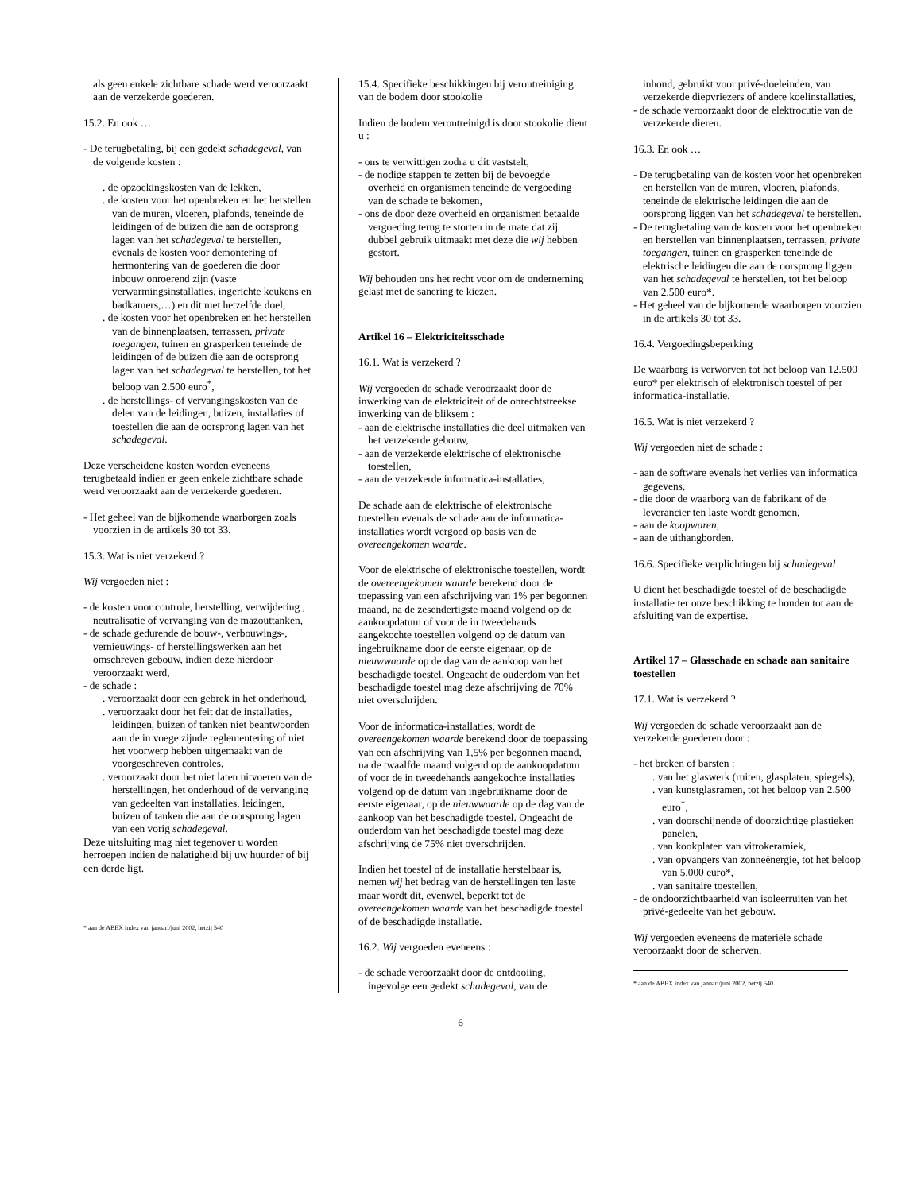als geen enkele zichtbare schade werd veroorzaakt aan de verzekerde goederen.
15.2. En ook …
- De terugbetaling, bij een gedekt schadegeval, van de volgende kosten :
. de opzoekingskosten van de lekken,
. de kosten voor het openbreken en het herstellen van de muren, vloeren, plafonds, teneinde de leidingen of de buizen die aan de oorsprong lagen van het schadegeval te herstellen, evenals de kosten voor demontering of hermontering van de goederen die door inbouw onroerend zijn (vaste verwarmingsinstallaties, ingerichte keukens en badkamers,…) en dit met hetzelfde doel,
. de kosten voor het openbreken en het herstellen van de binnenplaatsen, terrassen, private toegangen, tuinen en grasperken teneinde de leidingen of de buizen die aan de oorsprong lagen van het schadegeval te herstellen, tot het beloop van 2.500 euro<sup>*</sup>,
. de herstellings- of vervangingskosten van de delen van de leidingen, buizen, installaties of toestellen die aan de oorsprong lagen van het schadegeval.
Deze verscheidene kosten worden eveneens terugbetaald indien er geen enkele zichtbare schade werd veroorzaakt aan de verzekerde goederen.
- Het geheel van de bijkomende waarborgen zoals voorzien in de artikels 30 tot 33.
15.3. Wat is niet verzekerd ?
Wij vergoeden niet :
- de kosten voor controle, herstelling, verwijdering , neutralisatie of vervanging van de mazouttanken,
- de schade gedurende de bouw-, verbouwings-, vernieuwings- of herstellingswerken aan het omschreven gebouw, indien deze hierdoor veroorzaakt werd,
- de schade :
. veroorzaakt door een gebrek in het onderhoud,
. veroorzaakt door het feit dat de installaties, leidingen, buizen of tanken niet beantwoorden aan de in voege zijnde reglementering of niet het voorwerp hebben uitgemaakt van de voorgeschreven controles,
. veroorzaakt door het niet laten uitvoeren van de herstellingen, het onderhoud of de vervanging van gedeelten van installaties, leidingen, buizen of tanken die aan de oorsprong lagen van een vorig schadegeval.
Deze uitsluiting mag niet tegenover u worden herroepen indien de nalatigheid bij uw huurder of bij een derde ligt.
* aan de ABEX index van januari/juni 2002, hetzij 540
15.4. Specifieke beschikkingen bij verontreiniging van de bodem door stookolie
Indien de bodem verontreinigd is door stookolie dient u :
- ons te verwittigen zodra u dit vaststelt,
- de nodige stappen te zetten bij de bevoegde overheid en organismen teneinde de vergoeding van de schade te bekomen,
- ons de door deze overheid en organismen betaalde vergoeding terug te storten in de mate dat zij dubbel gebruik uitmaakt met deze die wij hebben gestort.
Wij behouden ons het recht voor om de onderneming gelast met de sanering te kiezen.
Artikel 16 – Elektriciteitsschade
16.1. Wat is verzekerd ?
Wij vergoeden de schade veroorzaakt door de inwerking van de elektriciteit of de onrechtstreekse inwerking van de bliksem :
- aan de elektrische installaties die deel uitmaken van het verzekerde gebouw,
- aan de verzekerde elektrische of elektronische toestellen,
- aan de verzekerde informatica-installaties,
De schade aan de elektrische of elektronische toestellen evenals de schade aan de informatica-installaties wordt vergoed op basis van de overeengekomen waarde.
Voor de elektrische of elektronische toestellen, wordt de overeengekomen waarde berekend door de toepassing van een afschrijving van 1% per begonnen maand, na de zesendertigste maand volgend op de aankoopdatum of voor de in tweedehands aangekochte toestellen volgend op de datum van ingebruikname door de eerste eigenaar, op de nieuwwaarde op de dag van de aankoop van het beschadigde toestel. Ongeacht de ouderdom van het beschadigde toestel mag deze afschrijving de 70% niet overschrijden.
Voor de informatica-installaties, wordt de overeengekomen waarde berekend door de toepassing van een afschrijving van 1,5% per begonnen maand, na de twaalfde maand volgend op de aankoopdatum of voor de in tweedehands aangekochte installaties volgend op de datum van ingebruikname door de eerste eigenaar, op de nieuwwaarde op de dag van de aankoop van het beschadigde toestel. Ongeacht de ouderdom van het beschadigde toestel mag deze afschrijving de 75% niet overschrijden.
Indien het toestel of de installatie herstelbaar is, nemen wij het bedrag van de herstellingen ten laste maar wordt dit, evenwel, beperkt tot de overeengekomen waarde van het beschadigde toestel of de beschadigde installatie.
16.2. Wij vergoeden eveneens :
- de schade veroorzaakt door de ontdooiing, ingevolge een gedekt schadegeval, van de
inhoud, gebruikt voor privé-doeleinden, van verzekerde diepvriezers of andere koelinstallaties,
- de schade veroorzaakt door de elektrocutie van de verzekerde dieren.
16.3. En ook …
- De terugbetaling van de kosten voor het openbreken en herstellen van de muren, vloeren, plafonds, teneinde de elektrische leidingen die aan de oorsprong liggen van het schadegeval te herstellen.
- De terugbetaling van de kosten voor het openbreken en herstellen van binnenplaatsen, terrassen, private toegangen, tuinen en grasperken teneinde de elektrische leidingen die aan de oorsprong liggen van het schadegeval te herstellen, tot het beloop van 2.500 euro*.
- Het geheel van de bijkomende waarborgen voorzien in de artikels 30 tot 33.
16.4. Vergoedingsbeperking
De waarborg is verworven tot het beloop van 12.500 euro* per elektrisch of elektronisch toestel of per informatica-installatie.
16.5. Wat is niet verzekerd ?
Wij vergoeden niet de schade :
- aan de software evenals het verlies van informatica gegevens,
- die door de waarborg van de fabrikant of de leverancier ten laste wordt genomen,
- aan de koopwaren,
- aan de uithangborden.
16.6. Specifieke verplichtingen bij schadegeval
U dient het beschadigde toestel of de beschadigde installatie ter onze beschikking te houden tot aan de afsluiting van de expertise.
Artikel 17 – Glasschade en schade aan sanitaire toestellen
17.1. Wat is verzekerd ?
Wij vergoeden de schade veroorzaakt aan de verzekerde goederen door :
- het breken of barsten :
. van het glaswerk (ruiten, glasplaten, spiegels),
. van kunstglasramen, tot het beloop van 2.500 euro<sup>*</sup>,
. van doorschijnende of doorzichtige plastieken panelen,
. van kookplaten van vitrokeramiek,
. van opvangers van zonneënergie, tot het beloop van 5.000 euro*,
. van sanitaire toestellen,
- de ondoorzichtbaarheid van isoleerruiten van het privé-gedeelte van het gebouw.
Wij vergoeden eveneens de materiële schade veroorzaakt door de scherven.
* aan de ABEX index van januari/juni 2002, hetzij 540
6